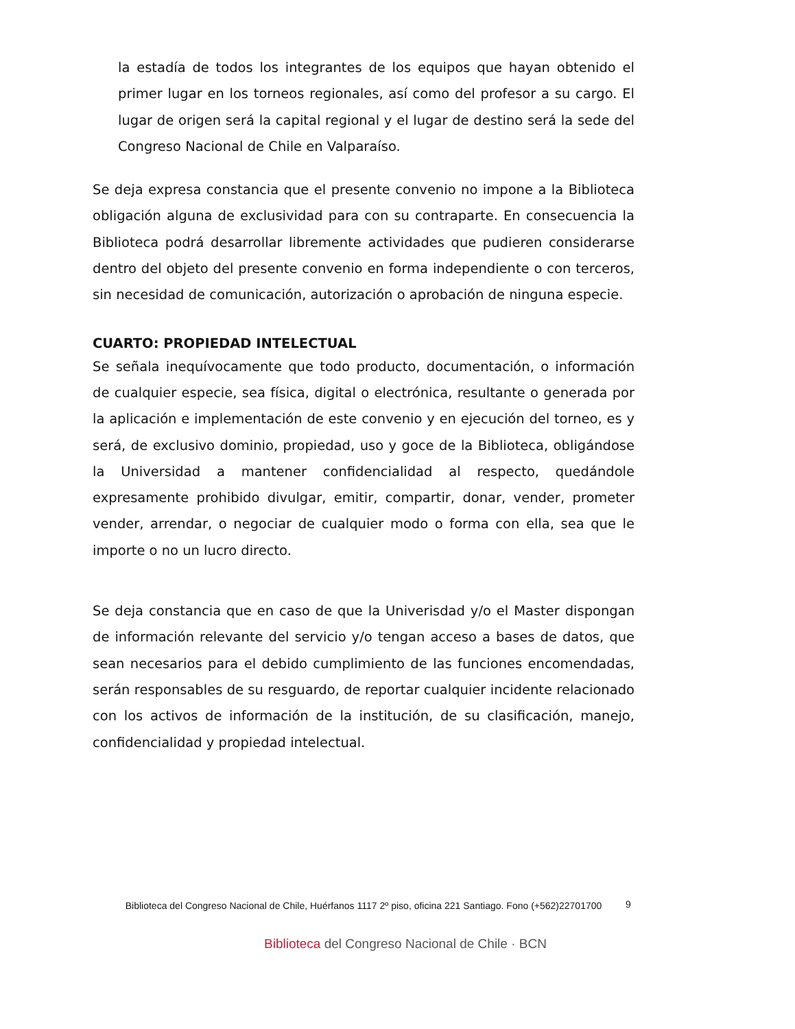la estadía de todos los integrantes de los equipos que hayan obtenido el primer lugar en los torneos regionales, así como del profesor a su cargo. El lugar de origen será la capital regional y el lugar de destino será la sede del Congreso Nacional de Chile en Valparaíso.
Se deja expresa constancia que el presente convenio no impone a la Biblioteca obligación alguna de exclusividad para con su contraparte. En consecuencia la Biblioteca podrá desarrollar libremente actividades que pudieren considerarse dentro del objeto del presente convenio en forma independiente o con terceros, sin necesidad de comunicación, autorización o aprobación de ninguna especie.
CUARTO: PROPIEDAD INTELECTUAL
Se señala inequívocamente que todo producto, documentación, o información de cualquier especie, sea física, digital o electrónica, resultante o generada por la aplicación e implementación de este convenio y en ejecución del torneo, es y será, de exclusivo dominio, propiedad, uso y goce de la Biblioteca, obligándose la Universidad a mantener confidencialidad al respecto, quedándole expresamente prohibido divulgar, emitir, compartir, donar, vender, prometer vender, arrendar, o negociar de cualquier modo o forma con ella, sea que le importe o no un lucro directo.
Se deja constancia que en caso de que la Univerisdad y/o el Master dispongan de información relevante del servicio y/o tengan acceso a bases de datos, que sean necesarios para el debido cumplimiento de las funciones encomendadas, serán responsables de su resguardo, de reportar cualquier incidente relacionado con los activos de información de la institución, de su clasificación, manejo, confidencialidad y propiedad intelectual.
Biblioteca del Congreso Nacional de Chile, Huérfanos 1117 2º piso, oficina 221 Santiago. Fono (+562)22701700
9
Biblioteca del Congreso Nacional de Chile · BCN